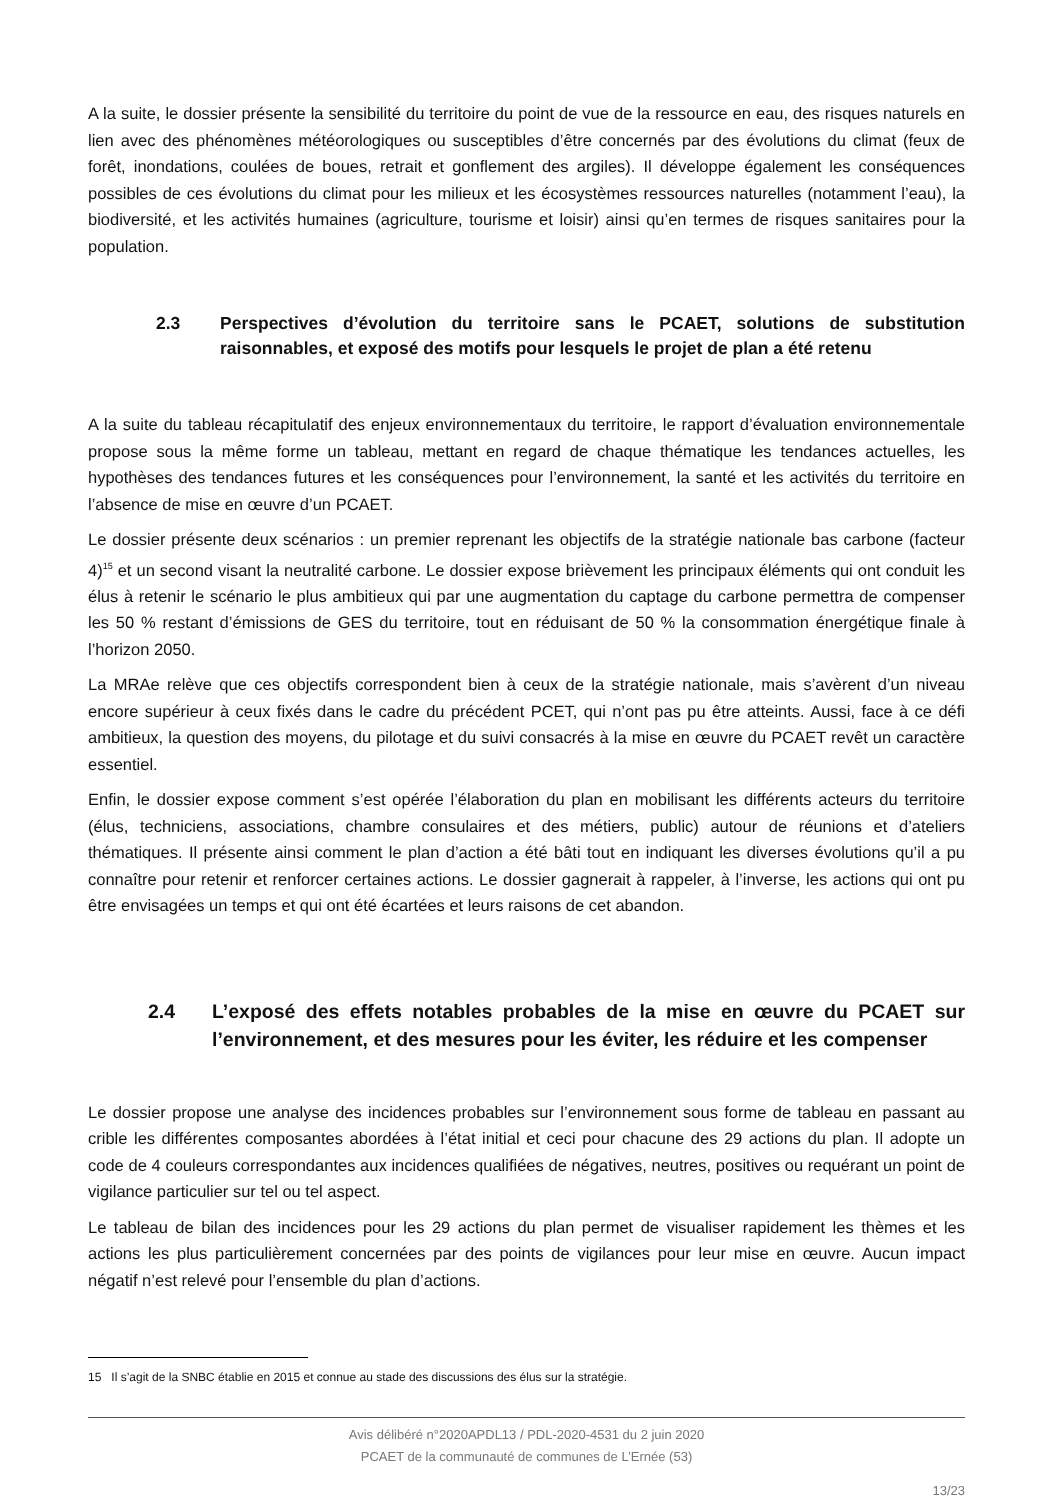A la suite, le dossier présente la sensibilité du territoire du point de vue de la ressource en eau, des risques naturels en lien avec des phénomènes météorologiques ou susceptibles d’être concernés par des évolutions du climat (feux de forêt, inondations, coulées de boues, retrait et gonflement des argiles). Il développe également les conséquences possibles de ces évolutions du climat pour les milieux et les écosystèmes ressources naturelles (notamment l’eau), la biodiversité, et les activités humaines (agriculture, tourisme et loisir) ainsi qu’en termes de risques sanitaires pour la population.
2.3 Perspectives d’évolution du territoire sans le PCAET, solutions de substitution raisonnables, et exposé des motifs pour lesquels le projet de plan a été retenu
A la suite du tableau récapitulatif des enjeux environnementaux du territoire, le rapport d’évaluation environnementale propose sous la même forme un tableau, mettant en regard de chaque thématique les tendances actuelles, les hypothèses des tendances futures et les conséquences pour l’environnement, la santé et les activités du territoire en l’absence de mise en œuvre d’un PCAET.
Le dossier présente deux scénarios : un premier reprenant les objectifs de la stratégie nationale bas carbone (facteur 4)<sup>15</sup> et un second visant la neutralité carbone. Le dossier expose brièvement les principaux éléments qui ont conduit les élus à retenir le scénario le plus ambitieux qui par une augmentation du captage du carbone permettra de compenser les 50 % restant d’émissions de GES du territoire, tout en réduisant de 50 % la consommation énergétique finale à l’horizon 2050.
La MRAe relève que ces objectifs correspondent bien à ceux de la stratégie nationale, mais s’avèrent d’un niveau encore supérieur à ceux fixés dans le cadre du précédent PCET, qui n’ont pas pu être atteints. Aussi, face à ce défi ambitieux, la question des moyens, du pilotage et du suivi consacrés à la mise en œuvre du PCAET revêt un caractère essentiel.
Enfin, le dossier expose comment s’est opérée l’élaboration du plan en mobilisant les différents acteurs du territoire (élus, techniciens, associations, chambre consulaires et des métiers, public) autour de réunions et d’ateliers thématiques. Il présente ainsi comment le plan d’action a été bâti tout en indiquant les diverses évolutions qu’il a pu connaître pour retenir et renforcer certaines actions. Le dossier gagnerait à rappeler, à l’inverse, les actions qui ont pu être envisagées un temps et qui ont été écartées et leurs raisons de cet abandon.
2.4 L’exposé des effets notables probables de la mise en œuvre du PCAET sur l’environnement, et des mesures pour les éviter, les réduire et les compenser
Le dossier propose une analyse des incidences probables sur l’environnement sous forme de tableau en passant au crible les différentes composantes abordées à l’état initial et ceci pour chacune des 29 actions du plan. Il adopte un code de 4 couleurs correspondantes aux incidences qualifiées de négatives, neutres, positives ou requérant un point de vigilance particulier sur tel ou tel aspect.
Le tableau de bilan des incidences pour les 29 actions du plan permet de visualiser rapidement les thèmes et les actions les plus particulièrement concernées par des points de vigilances pour leur mise en œuvre. Aucun impact négatif n’est relevé pour l’ensemble du plan d’actions.
15 Il s’agit de la SNBC établie en 2015 et connue au stade des discussions des élus sur la stratégie.
Avis délibéré n°2020APDL13 / PDL-2020-4531 du 2 juin 2020
PCAET de la communauté de communes de L’Ernée (53)
13/23